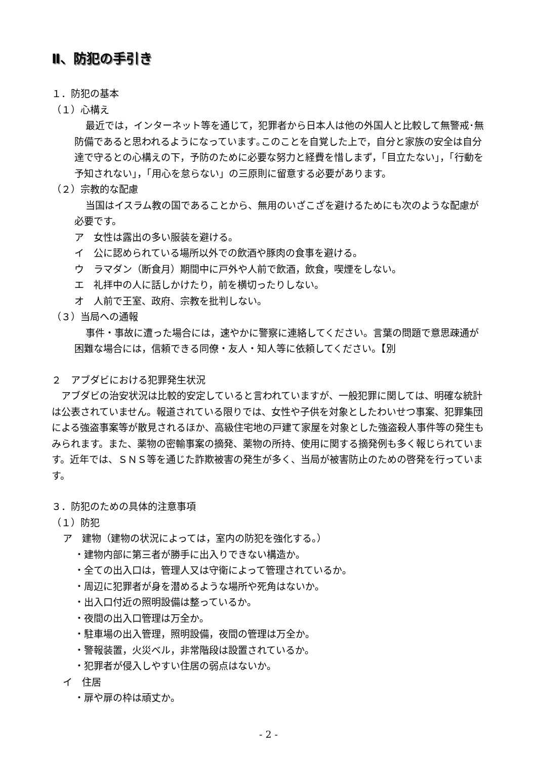Ⅱ、防犯の手引き
１．防犯の基本
（１）心構え
最近では，インターネット等を通じて，犯罪者から日本人は他の外国人と比較して無警戒･無防備であると思われるようになっています｡このことを自覚した上で，自分と家族の安全は自分達で守るとの心構えの下，予防のために必要な努力と経費を惜しまず，「目立たない」，「行動を予知されない」，「用心を怠らない」の三原則に留意する必要があります。
（２）宗教的な配慮
当国はイスラム教の国であることから、無用のいざこざを避けるためにも次のような配慮が必要です。
ア　女性は露出の多い服装を避ける。
イ　公に認められている場所以外での飲酒や豚肉の食事を避ける。
ウ　ラマダン（断食月）期間中に戸外や人前で飲酒，飲食，喫煙をしない。
エ　礼拝中の人に話しかけたり，前を横切ったりしない。
オ　人前で王室、政府、宗教を批判しない。
（３）当局への通報
事件・事故に遭った場合には，速やかに警察に連絡してください。言葉の問題で意思疎通が困難な場合には，信頼できる同僚・友人・知人等に依頼してください。【別
２　アブダビにおける犯罪発生状況
アブダビの治安状況は比較的安定していると言われていますが、一般犯罪に関しては、明確な統計は公表されていません。報道されている限りでは、女性や子供を対象としたわいせつ事案、犯罪集団による強盗事案等が散見されるほか、高級住宅地の戸建て家屋を対象とした強盗殺人事件等の発生もみられます。また、薬物の密輸事案の摘発、薬物の所持、使用に関する摘発例も多く報じられています。近年では、ＳＮＳ等を通じた詐欺被害の発生が多く、当局が被害防止のための啓発を行っています。
３．防犯のための具体的注意事項
（１）防犯
ア　建物（建物の状況によっては，室内の防犯を強化する。）
・建物内部に第三者が勝手に出入りできない構造か｡
・全ての出入口は，管理人又は守衛によって管理されているか｡
・周辺に犯罪者が身を潜めるような場所や死角はないか｡
・出入口付近の照明設備は整っているか｡
・夜間の出入口管理は万全か｡
・駐車場の出入管理，照明設備，夜間の管理は万全か｡
・警報装置，火災ベル，非常階段は設置されているか｡
・犯罪者が侵入しやすい住居の弱点はないか｡
イ　住居
・扉や扉の枠は頑丈か｡
- 2 -